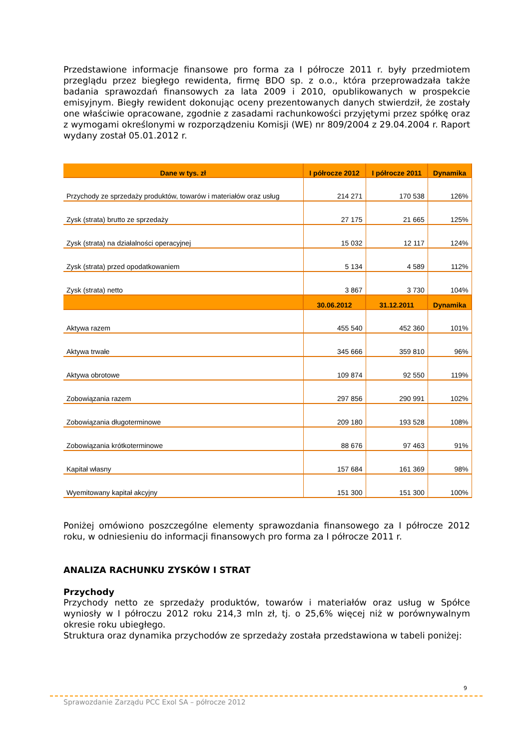Przedstawione informacje finansowe pro forma za I półrocze 2011 r. były przedmiotem przeglądu przez biegłego rewidenta, firmę BDO sp. z o.o., która przeprowadzała także badania sprawozdań finansowych za lata 2009 i 2010, opublikowanych w prospekcie emisyjnym. Biegły rewident dokonując oceny prezentowanych danych stwierdził, że zostały one właściwie opracowane, zgodnie z zasadami rachunkowości przyjętymi przez spółkę oraz z wymogami określonymi w rozporządzeniu Komisji (WE) nr 809/2004 z 29.04.2004 r. Raport wydany został 05.01.2012 r.
| Dane w tys. zł | I półrocze 2012 | I półrocze 2011 | Dynamika |
| --- | --- | --- | --- |
| Przychody ze sprzedaży produktów, towarów i materiałów oraz usług | 214 271 | 170 538 | 126% |
| Zysk (strata) brutto ze sprzedaży | 27 175 | 21 665 | 125% |
| Zysk (strata) na działalności operacyjnej | 15 032 | 12 117 | 124% |
| Zysk (strata) przed opodatkowaniem | 5 134 | 4 589 | 112% |
| Zysk (strata) netto | 3 867 | 3 730 | 104% |
| | 30.06.2012 | 31.12.2011 | Dynamika |
| Aktywa razem | 455 540 | 452 360 | 101% |
| Aktywa trwałe | 345 666 | 359 810 | 96% |
| Aktywa obrotowe | 109 874 | 92 550 | 119% |
| Zobowiązania razem | 297 856 | 290 991 | 102% |
| Zobowiązania długoterminowe | 209 180 | 193 528 | 108% |
| Zobowiązania krótkoterminowe | 88 676 | 97 463 | 91% |
| Kapitał własny | 157 684 | 161 369 | 98% |
| Wyemitowany kapitał akcyjny | 151 300 | 151 300 | 100% |
Poniżej omówiono poszczególne elementy sprawozdania finansowego za I półrocze 2012 roku, w odniesieniu do informacji finansowych pro forma za I półrocze 2011 r.
ANALIZA RACHUNKU ZYSKÓW I STRAT
Przychody
Przychody netto ze sprzedaży produktów, towarów i materiałów oraz usług w Spółce wyniosły w I półroczu 2012 roku 214,3 mln zł, tj. o 25,6% więcej niż w porównywalnym okresie roku ubiegłego.
Struktura oraz dynamika przychodów ze sprzedaży została przedstawiona w tabeli poniżej:
9
Sprawozdanie Zarządu PCC Exol SA – półrocze 2012